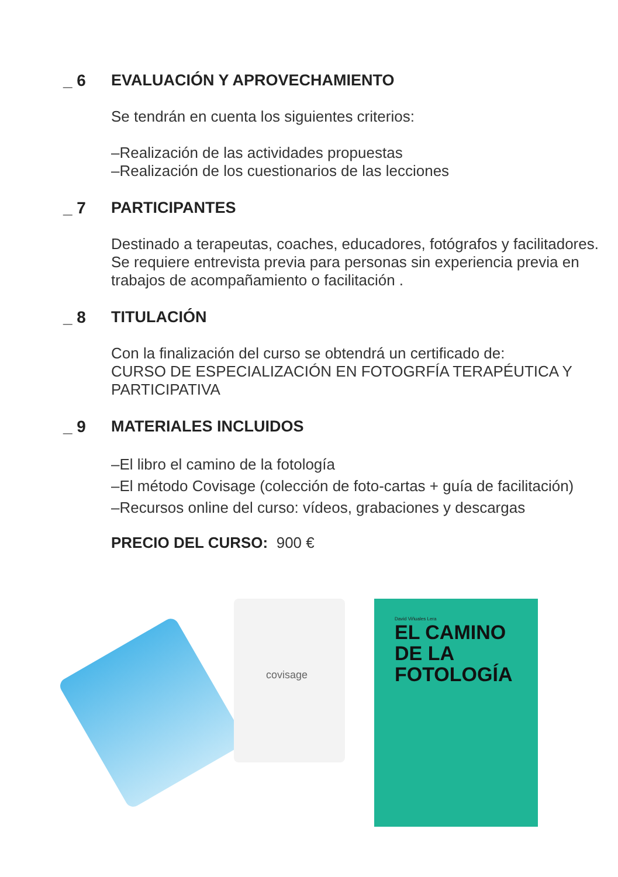_ 6 EVALUACIÓN Y APROVECHAMIENTO
Se tendrán en cuenta los siguientes criterios:
–Realización de las actividades propuestas
–Realización de los cuestionarios de las lecciones
_ 7 PARTICIPANTES
Destinado a terapeutas, coaches, educadores, fotógrafos y facilitadores.
Se requiere entrevista previa para personas sin experiencia previa en trabajos de acompañamiento o facilitación .
_ 8 TITULACIÓN
Con la finalización del curso se obtendrá un certificado de:
CURSO DE ESPECIALIZACIÓN EN FOTOGRFÍA TERAPÉUTICA Y PARTICIPATIVA
_ 9 MATERIALES INCLUIDOS
–El libro el camino de la fotología
–El método Covisage (colección de foto-cartas + guía de facilitación)
–Recursos online del curso: vídeos, grabaciones y descargas
PRECIO DEL CURSO: 900 €
covisage
David Viñuales Lera
EL CAMINO
DE LA
FOTOLOGÍA